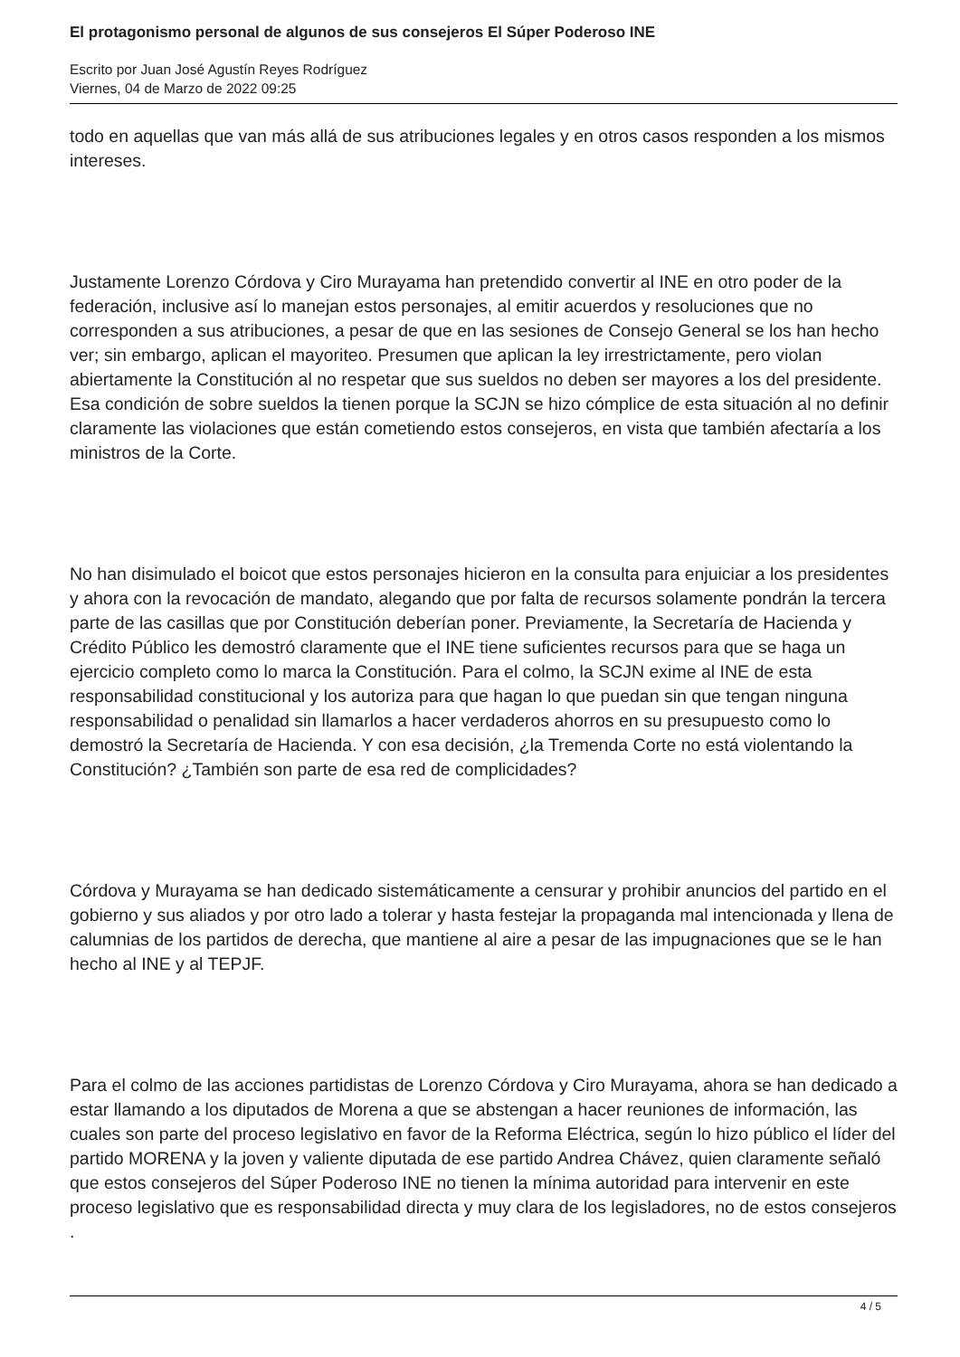El protagonismo personal de algunos de sus consejeros El Súper Poderoso INE
Escrito por Juan José Agustín Reyes Rodríguez
Viernes, 04 de Marzo de 2022 09:25
todo en aquellas que van más allá de sus atribuciones legales y en otros casos responden a los mismos intereses.
Justamente Lorenzo Córdova y Ciro Murayama han pretendido convertir al INE en otro poder de la federación, inclusive así lo manejan estos personajes, al emitir acuerdos y resoluciones que no corresponden a sus atribuciones, a pesar de que en las sesiones de Consejo General se los han hecho ver; sin embargo, aplican el mayoriteo. Presumen que aplican la ley irrestrictamente, pero violan abiertamente la Constitución al no respetar que sus sueldos no deben ser mayores a los del presidente. Esa condición de sobre sueldos la tienen porque la SCJN se hizo cómplice de esta situación al no definir claramente las violaciones que están cometiendo estos consejeros, en vista que también afectaría a los ministros de la Corte.
No han disimulado el boicot que estos personajes hicieron en la consulta para enjuiciar a los presidentes y ahora con la revocación de mandato, alegando que por falta de recursos solamente pondrán la tercera parte de las casillas que por Constitución deberían poner. Previamente, la Secretaría de Hacienda y Crédito Público les demostró claramente que el INE tiene suficientes recursos para que se haga un ejercicio completo como lo marca la Constitución. Para el colmo, la SCJN exime al INE de esta responsabilidad constitucional y los autoriza para que hagan lo que puedan sin que tengan ninguna responsabilidad o penalidad sin llamarlos a hacer verdaderos ahorros en su presupuesto como lo demostró la Secretaría de Hacienda. Y con esa decisión, ¿la Tremenda Corte no está violentando la Constitución? ¿También son parte de esa red de complicidades?
Córdova y Murayama se han dedicado sistemáticamente a censurar y prohibir anuncios del partido en el gobierno y sus aliados y por otro lado a tolerar y hasta festejar la propaganda mal intencionada y llena de calumnias de los partidos de derecha, que mantiene al aire a pesar de las impugnaciones que se le han hecho al INE y al TEPJF.
Para el colmo de las acciones partidistas de Lorenzo Córdova y Ciro Murayama, ahora se han dedicado a estar llamando a los diputados de Morena a que se abstengan a hacer reuniones de información, las cuales son parte del proceso legislativo en favor de la Reforma Eléctrica, según lo hizo público el líder del partido MORENA y la joven y valiente diputada de ese partido Andrea Chávez, quien claramente señaló que estos consejeros del Súper Poderoso INE no tienen la mínima autoridad para intervenir en este proceso legislativo que es responsabilidad directa y muy clara de los legisladores, no de estos consejeros .
4 / 5